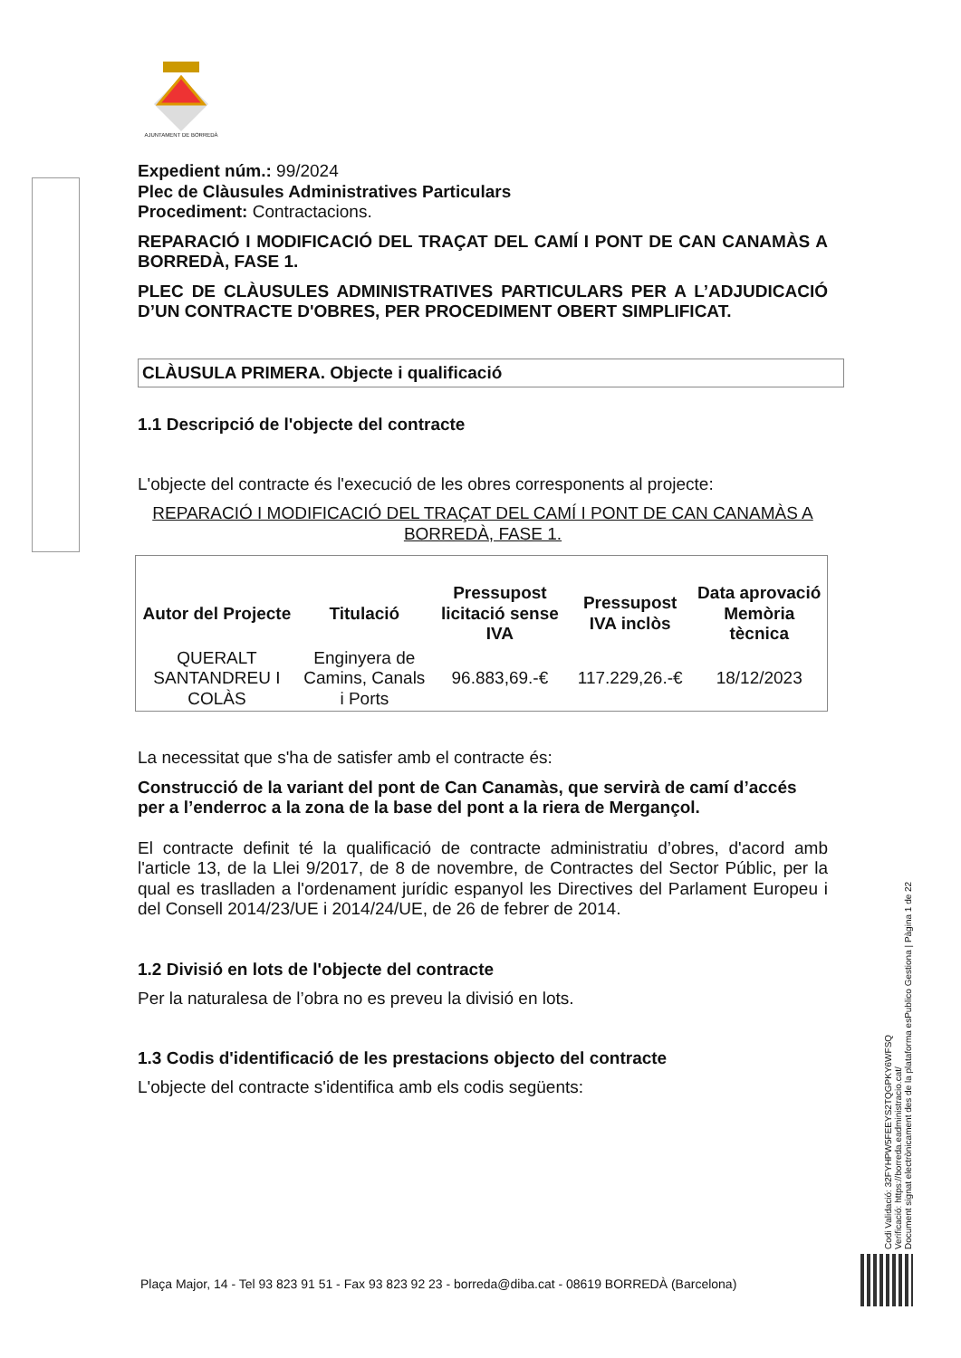AJUNTAMENT DE BORREDÀ
Expedient núm.: 99/2024
Plec de Clàusules Administratives Particulars
Procediment: Contractacions.
REPARACIÓ I MODIFICACIÓ DEL TRAÇAT DEL CAMÍ I PONT DE CAN CANAMÀS A BORREDÀ, FASE 1.
PLEC DE CLÀUSULES ADMINISTRATIVES PARTICULARS PER A L’ADJUDICACIÓ D’UN CONTRACTE D'OBRES, PER PROCEDIMENT OBERT SIMPLIFICAT.
CLÀUSULA PRIMERA. Objecte i qualificació
1.1 Descripció de l'objecte del contracte
L'objecte del contracte és l'execució de les obres corresponents al projecte:
REPARACIÓ I MODIFICACIÓ DEL TRAÇAT DEL CAMÍ I PONT DE CAN CANAMÀS A BORREDÀ, FASE 1.
| Autor del Projecte | Titulació | Pressupost licitació sense IVA | Pressupost IVA inclòs | Data aprovació Memòria tècnica |
| --- | --- | --- | --- | --- |
| QUERALT SANTANDREU I COLÀS | Enginyera de Camins, Canals i Ports | 96.883,69.-€ | 117.229,26.-€ | 18/12/2023 |
La necessitat que s'ha de satisfer amb el contracte és:
Construcció de la variant del pont de Can Canamàs, que servirà de camí d’accés per a l’enderroc a la zona de la base del pont a la riera de Mergançol.
El contracte definit té la qualificació de contracte administratiu d’obres, d'acord amb l'article 13, de la Llei 9/2017, de 8 de novembre, de Contractes del Sector Públic, per la qual es traslladen a l'ordenament jurídic espanyol les Directives del Parlament Europeu i del Consell 2014/23/UE i 2014/24/UE, de 26 de febrer de 2014.
1.2 Divisió en lots de l'objecte del contracte
Per la naturalesa de l’obra no es preveu la divisió en lots.
1.3 Codis d'identificació de les prestacions objecto del contracte
L'objecte del contracte s'identifica amb els codis següents:
Codi Validació: 32FYHPW5FEEYS2TQGPKY6WFSQ
Verificació: https://borreda.eadministracio.cat/
Document signat electrònicament des de la plataforma esPublico Gestiona | Pàgina 1 de 22
Plaça Major, 14 - Tel 93 823 91 51 - Fax 93 823 92 23 - borreda@diba.cat - 08619 BORREDÀ (Barcelona)